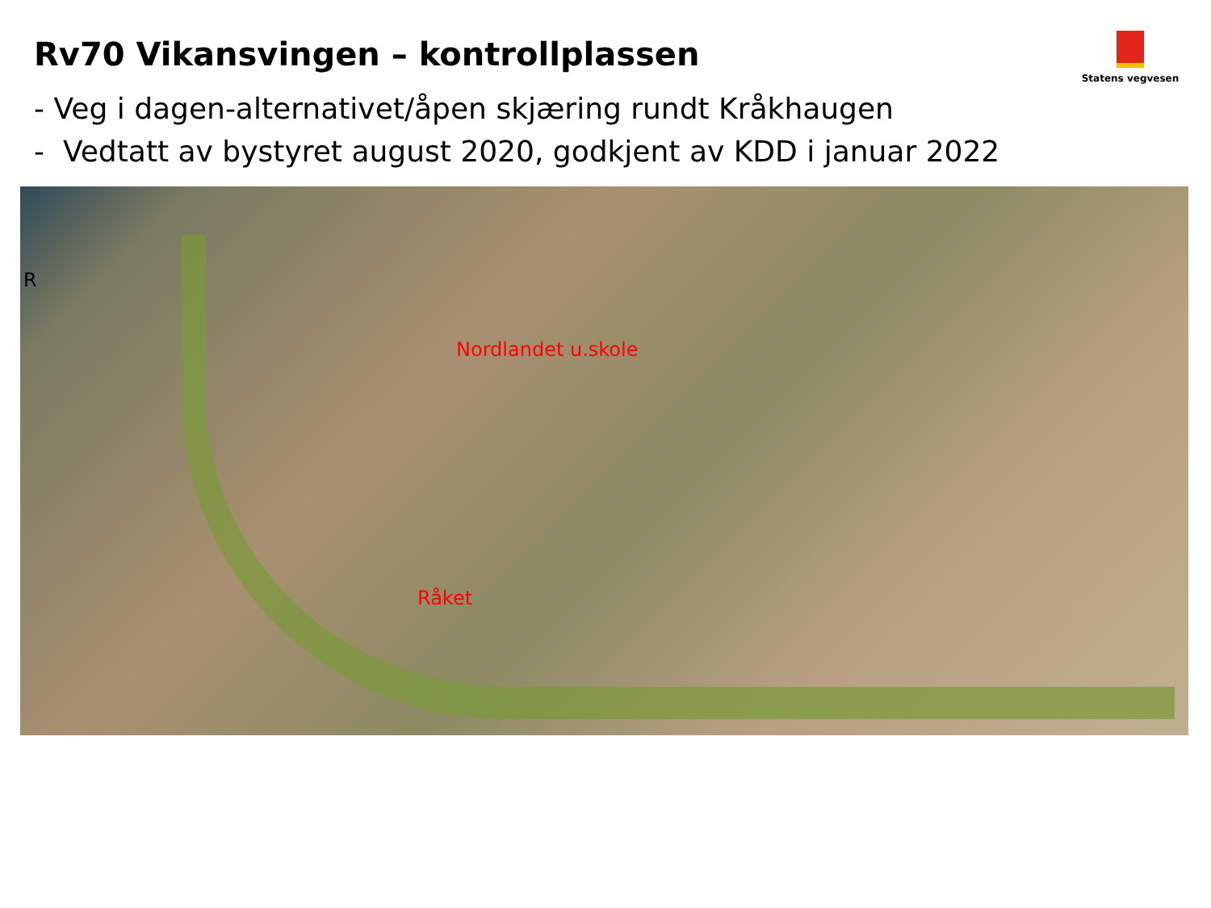Rv70 Vikansvingen – kontrollplassen
- Veg i dagen-alternativet/åpen skjæring rundt Kråkhaugen
- Vedtatt av bystyret august 2020, godkjent av KDD i januar 2022
Statens vegvesen
R
Nordlandet u.skole
Råket